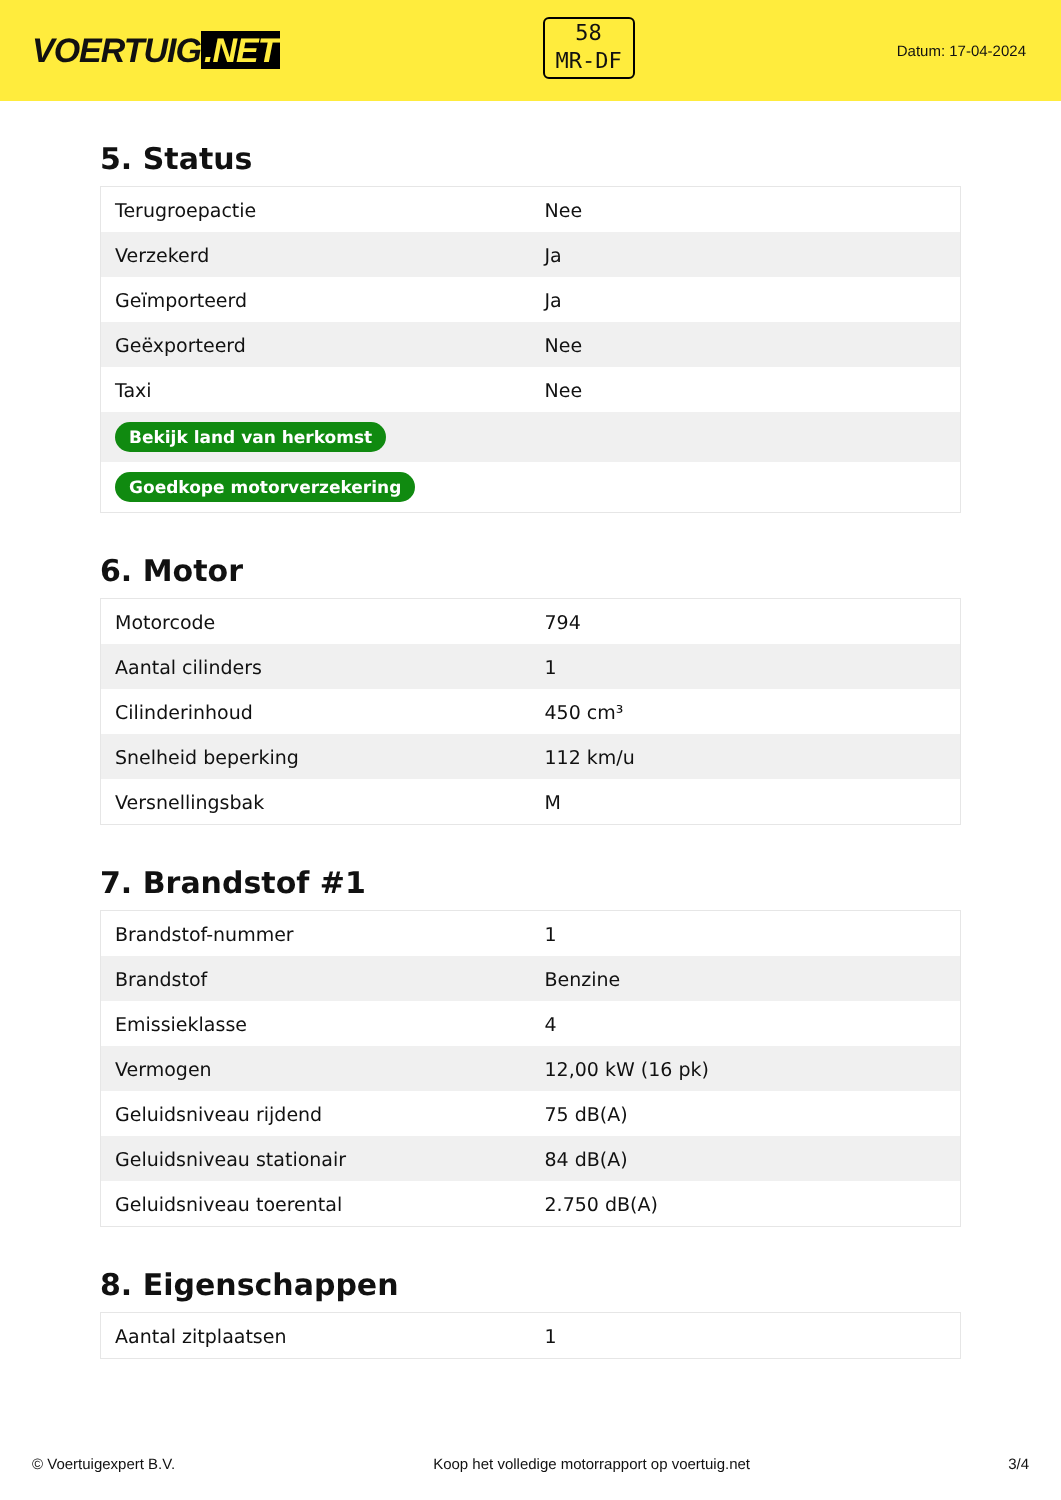VOERTUIG.NET
58
MR-DF
Datum: 17-04-2024
5. Status
| Terugroepactie | Nee |
| Verzekerd | Ja |
| Geïmporteerd | Ja |
| Geëxporteerd | Nee |
| Taxi | Nee |
| Bekijk land van herkomst | |
| Goedkope motorverzekering | |
6. Motor
| Motorcode | 794 |
| Aantal cilinders | 1 |
| Cilinderinhoud | 450 cm³ |
| Snelheid beperking | 112 km/u |
| Versnellingsbak | M |
7. Brandstof #1
| Brandstof-nummer | 1 |
| Brandstof | Benzine |
| Emissieklasse | 4 |
| Vermogen | 12,00 kW (16 pk) |
| Geluidsniveau rijdend | 75 dB(A) |
| Geluidsniveau stationair | 84 dB(A) |
| Geluidsniveau toerental | 2.750 dB(A) |
8. Eigenschappen
| Aantal zitplaatsen | 1 |
© Voertuigexpert B.V. Koop het volledige motorrapport op voertuig.net 3/4